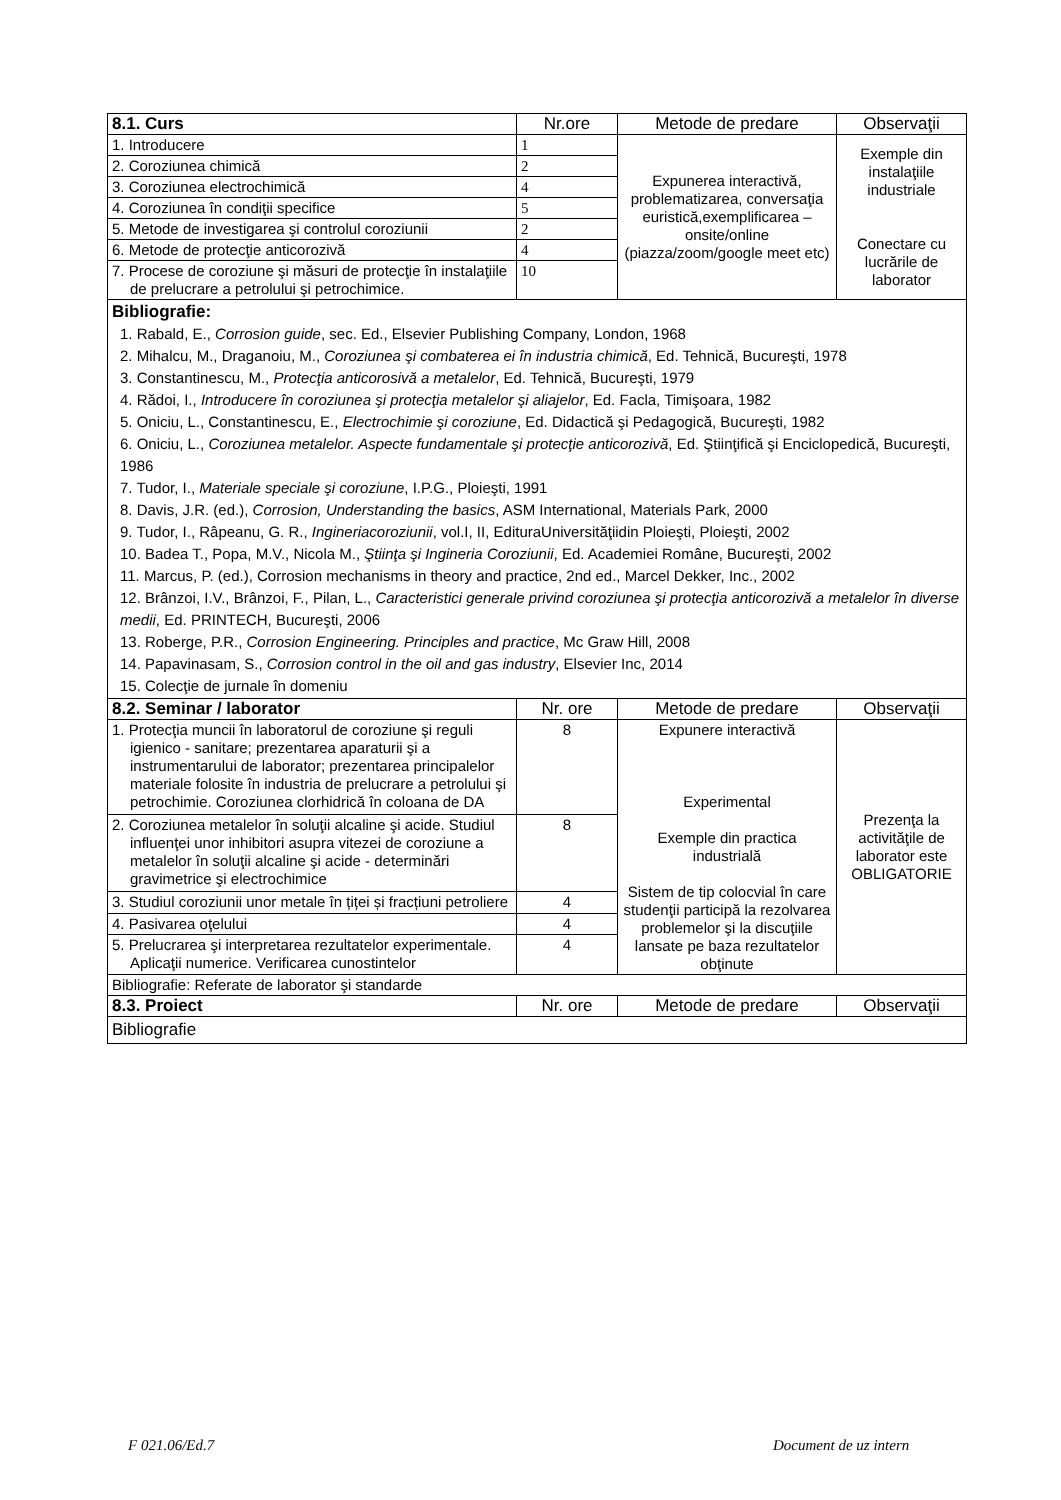| 8.1. Curs | Nr.ore | Metode de predare | Observaţii |
| --- | --- | --- | --- |
| 1. Introducere | 1 | Expunerea interactivă, problematizarea, conversaţia euristică,exemplificarea – onsite/online (piazza/zoom/google meet etc) | Exemple din instalaţiile industriale Conectare cu lucrările de laborator |
| 2. Coroziunea chimică | 2 | | |
| 3. Coroziunea electrochimică | 4 | | |
| 4. Coroziunea în condiţii specifice | 5 | | |
| 5. Metode de investigarea şi controlul coroziunii | 2 | | |
| 6. Metode de protecţie anticorozivă | 4 | | |
| 7. Procese de coroziune şi măsuri de protecţie în instalaţiile de prelucrare a petrolului şi petrochimice. | 10 | | |
| Bibliografie: 1. Rabald, E., Corrosion guide , sec. Ed., Elsevier Publishing Company, London, 1968 2. Mihalcu, M., Draganoiu, M., Coroziunea şi combaterea ei în industria chimică , Ed. Tehnică, Bucureşti, 1978 3. Constantinescu, M., Protecţia anticorosivă a metalelor , Ed. Tehnică, Bucureşti, 1979 4. Rădoi, I., Introducere în coroziunea şi protecţia metalelor şi aliajelor , Ed. Facla, Timişoara, 1982 5. Oniciu, L., Constantinescu, E., Electrochimie şi coroziune , Ed. Didactică şi Pedagogică, Bucureşti, 1982 6. Oniciu, L., Coroziunea metalelor. Aspecte fundamentale şi protecţie anticorozivă , Ed. Ştiinţifică şi Enciclopedică, Bucureşti, 1986 7. Tudor, I., Materiale speciale şi coroziune , I.P.G., Ploieşti, 1991 8. Davis, J.R. (ed.), Corrosion, Understanding the basics , ASM International, Materials Park, 2000 9. Tudor, I., Râpeanu, G. R., Ingineriacoroziunii , vol.I, II, EdituraUniversităţiidin Ploieşti, Ploieşti, 2002 10. Badea T., Popa, M.V., Nicola M., Ştiinţa şi Ingineria Coroziunii , Ed. Academiei Române, Bucureşti, 2002 11. Marcus, P. (ed.), Corrosion mechanisms in theory and practice, 2nd ed., Marcel Dekker, Inc., 2002 12. Brânzoi, I.V., Brânzoi, F., Pilan, L., Caracteristici generale privind coroziunea şi protecţia anticorozivă a metalelor în diverse medii , Ed. PRINTECH, Bucureşti, 2006 13. Roberge, P.R., Corrosion Engineering. Principles and practice , Mc Graw Hill, 2008 14. Papavinasam, S., Corrosion control in the oil and gas industry , Elsevier Inc, 2014 15. Colecţie de jurnale în domeniu | | | |
| 8.2. Seminar / laborator | Nr. ore | Metode de predare | Observaţii |
| 1. Protecţia muncii în laboratorul de coroziune şi reguli igienico - sanitare; prezentarea aparaturii şi a instrumentarului de laborator; prezentarea principalelor materiale folosite în industria de prelucrare a petrolului şi petrochimie. Coroziunea clorhidrică în coloana de DA | 8 | Expunere interactivă Experimental Exemple din practica industrială Sistem de tip colocvial în care studenţii participă la rezolvarea problemelor şi la discuţiile lansate pe baza rezultatelor obţinute | Prezenţa la activităţile de laborator este OBLIGATORIE |
| 2. Coroziunea metalelor în soluţii alcaline şi acide. Studiul influenţei unor inhibitori asupra vitezei de coroziune a metalelor în soluţii alcaline şi acide - determinări gravimetrice şi electrochimice | 8 | | |
| 3. Studiul coroziunii unor metale în țiței și fracțiuni petroliere | 4 | | |
| 4. Pasivarea oţelului | 4 | | |
| 5. Prelucrarea şi interpretarea rezultatelor experimentale. Aplicaţii numerice. Verificarea cunostintelor | 4 | | |
| Bibliografie: Referate de laborator şi standarde | | | |
| 8.3. Proiect | Nr. ore | Metode de predare | Observaţii |
| Bibliografie | | | |
F 021.06/Ed.7 Document de uz intern